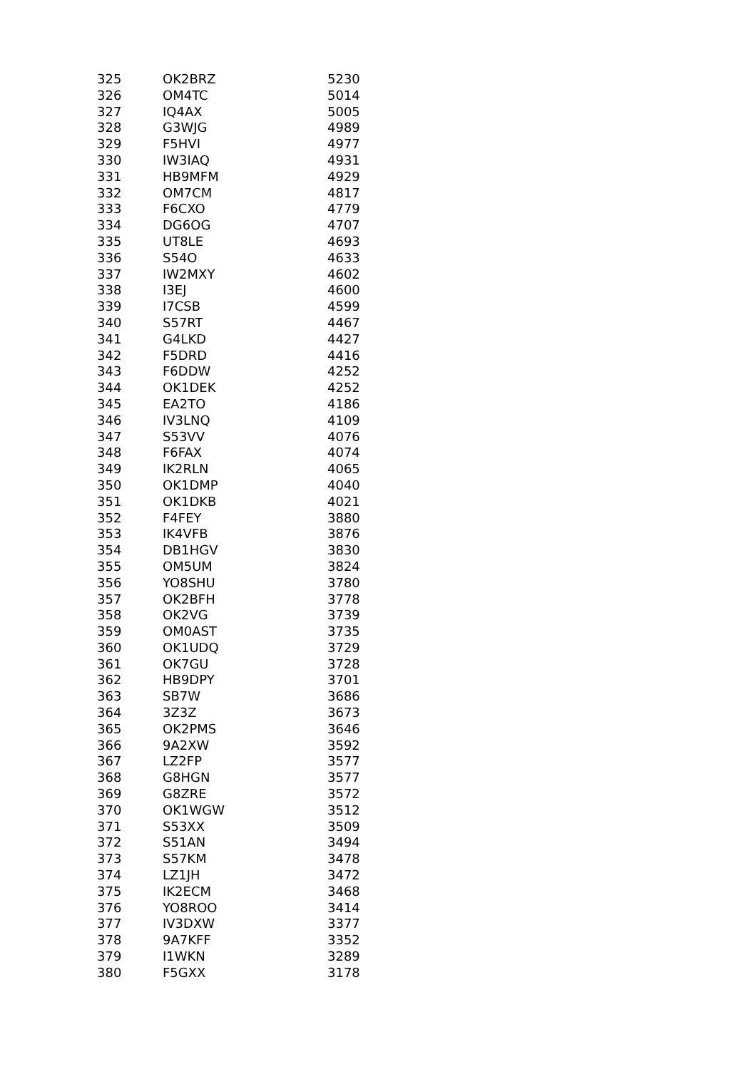| 325 | OK2BRZ | 5230 |
| 326 | OM4TC | 5014 |
| 327 | IQ4AX | 5005 |
| 328 | G3WJG | 4989 |
| 329 | F5HVI | 4977 |
| 330 | IW3IAQ | 4931 |
| 331 | HB9MFM | 4929 |
| 332 | OM7CM | 4817 |
| 333 | F6CXO | 4779 |
| 334 | DG6OG | 4707 |
| 335 | UT8LE | 4693 |
| 336 | S54O | 4633 |
| 337 | IW2MXY | 4602 |
| 338 | I3EJ | 4600 |
| 339 | I7CSB | 4599 |
| 340 | S57RT | 4467 |
| 341 | G4LKD | 4427 |
| 342 | F5DRD | 4416 |
| 343 | F6DDW | 4252 |
| 344 | OK1DEK | 4252 |
| 345 | EA2TO | 4186 |
| 346 | IV3LNQ | 4109 |
| 347 | S53VV | 4076 |
| 348 | F6FAX | 4074 |
| 349 | IK2RLN | 4065 |
| 350 | OK1DMP | 4040 |
| 351 | OK1DKB | 4021 |
| 352 | F4FEY | 3880 |
| 353 | IK4VFB | 3876 |
| 354 | DB1HGV | 3830 |
| 355 | OM5UM | 3824 |
| 356 | YO8SHU | 3780 |
| 357 | OK2BFH | 3778 |
| 358 | OK2VG | 3739 |
| 359 | OM0AST | 3735 |
| 360 | OK1UDQ | 3729 |
| 361 | OK7GU | 3728 |
| 362 | HB9DPY | 3701 |
| 363 | SB7W | 3686 |
| 364 | 3Z3Z | 3673 |
| 365 | OK2PMS | 3646 |
| 366 | 9A2XW | 3592 |
| 367 | LZ2FP | 3577 |
| 368 | G8HGN | 3577 |
| 369 | G8ZRE | 3572 |
| 370 | OK1WGW | 3512 |
| 371 | S53XX | 3509 |
| 372 | S51AN | 3494 |
| 373 | S57KM | 3478 |
| 374 | LZ1JH | 3472 |
| 375 | IK2ECM | 3468 |
| 376 | YO8ROO | 3414 |
| 377 | IV3DXW | 3377 |
| 378 | 9A7KFF | 3352 |
| 379 | I1WKN | 3289 |
| 380 | F5GXX | 3178 |